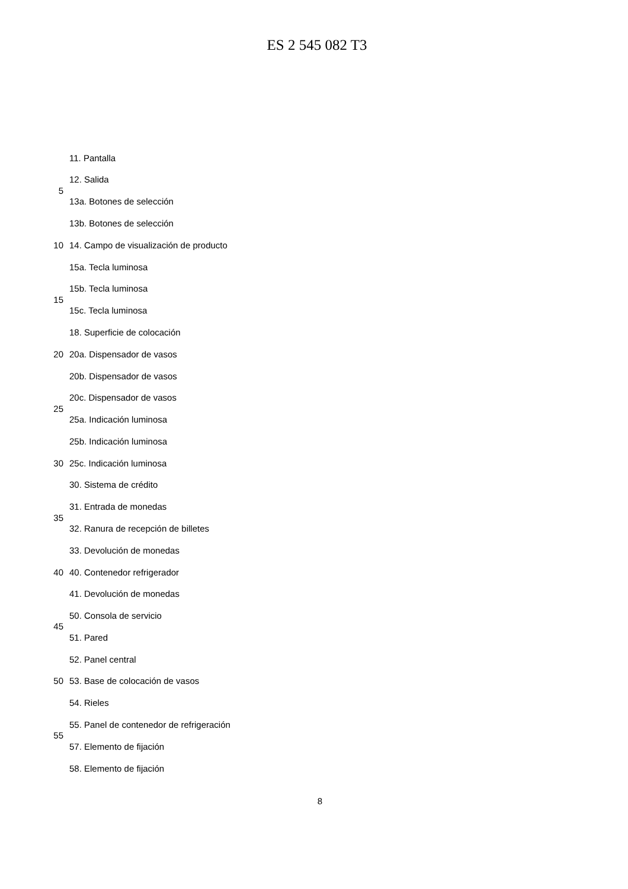ES 2 545 082 T3
11. Pantalla
12. Salida
5
13a. Botones de selección
13b. Botones de selección
10 14. Campo de visualización de producto
15a. Tecla luminosa
15b. Tecla luminosa
15
15c. Tecla luminosa
18. Superficie de colocación
20 20a. Dispensador de vasos
20b. Dispensador de vasos
20c. Dispensador de vasos
25
25a. Indicación luminosa
25b. Indicación luminosa
30 25c. Indicación luminosa
30. Sistema de crédito
31. Entrada de monedas
35
32. Ranura de recepción de billetes
33. Devolución de monedas
40 40. Contenedor refrigerador
41. Devolución de monedas
50. Consola de servicio
45
51. Pared
52. Panel central
50 53. Base de colocación de vasos
54. Rieles
55. Panel de contenedor de refrigeración
55
57. Elemento de fijación
58. Elemento de fijación
8